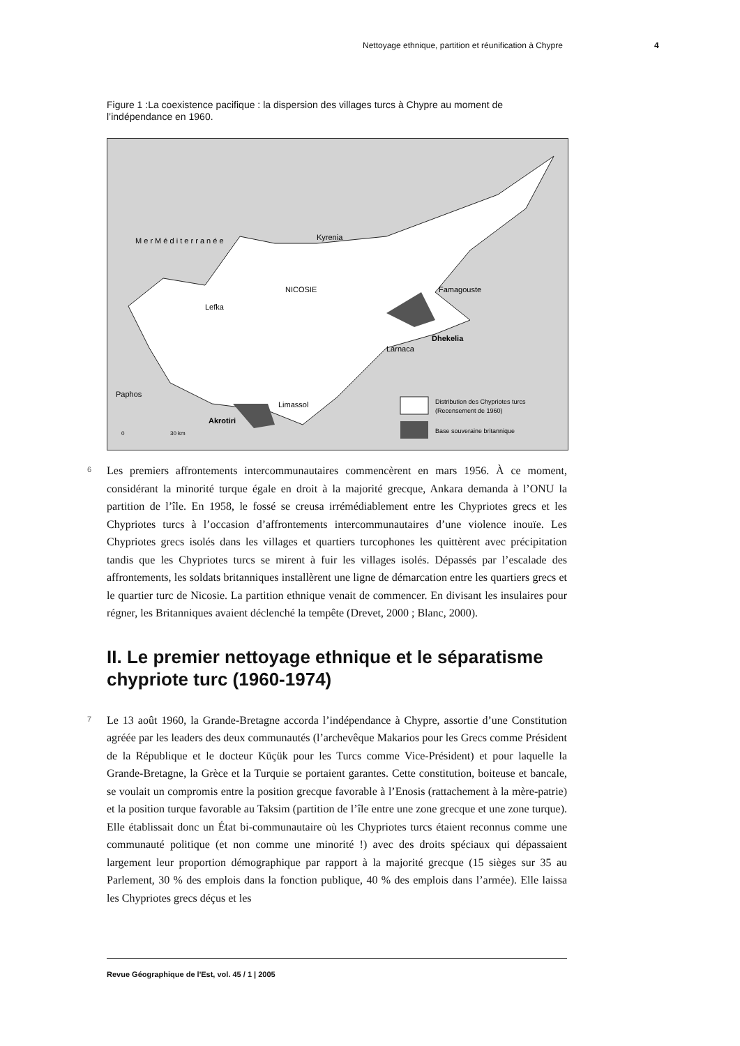Nettoyage ethnique, partition et réunification à Chypre 4
Figure 1 :La coexistence pacifique : la dispersion des villages turcs à Chypre au moment de l’indépendance en 1960.
M e r M é d i t e r r a n é e
Kyrenia
NICOSIE
Lefka
Famagouste
Dhekelia
Larnaca
Paphos
Limassol
Akrotiri
0
30 km
Distribution des Chypriotes turcs
(Recensement de 1960)
Base souveraine britannique
6
Les premiers affrontements intercommunautaires commencèrent en mars 1956. À ce moment, considérant la minorité turque égale en droit à la majorité grecque, Ankara demanda à l’ONU la partition de l’île. En 1958, le fossé se creusa irrémédiablement entre les Chypriotes grecs et les Chypriotes turcs à l’occasion d’affrontements intercommunautaires d’une violence inouïe. Les Chypriotes grecs isolés dans les villages et quartiers turcophones les quittèrent avec précipitation tandis que les Chypriotes turcs se mirent à fuir les villages isolés. Dépassés par l’escalade des affrontements, les soldats britanniques installèrent une ligne de démarcation entre les quartiers grecs et le quartier turc de Nicosie. La partition ethnique venait de commencer. En divisant les insulaires pour régner, les Britanniques avaient déclenché la tempête (Drevet, 2000 ; Blanc, 2000).
II. Le premier nettoyage ethnique et le séparatisme chypriote turc (1960-1974)
7
Le 13 août 1960, la Grande-Bretagne accorda l’indépendance à Chypre, assortie d’une Constitution agréée par les leaders des deux communautés (l’archevêque Makarios pour les Grecs comme Président de la République et le docteur Küçük pour les Turcs comme Vice-Président) et pour laquelle la Grande-Bretagne, la Grèce et la Turquie se portaient garantes. Cette constitution, boiteuse et bancale, se voulait un compromis entre la position grecque favorable à l’Enosis (rattachement à la mère-patrie) et la position turque favorable au Taksim (partition de l’île entre une zone grecque et une zone turque). Elle établissait donc un État bi-communautaire où les Chypriotes turcs étaient reconnus comme une communauté politique (et non comme une minorité !) avec des droits spéciaux qui dépassaient largement leur proportion démographique par rapport à la majorité grecque (15 sièges sur 35 au Parlement, 30 % des emplois dans la fonction publique, 40 % des emplois dans l’armée). Elle laissa les Chypriotes grecs déçus et les
Revue Géographique de l'Est, vol. 45 / 1 | 2005